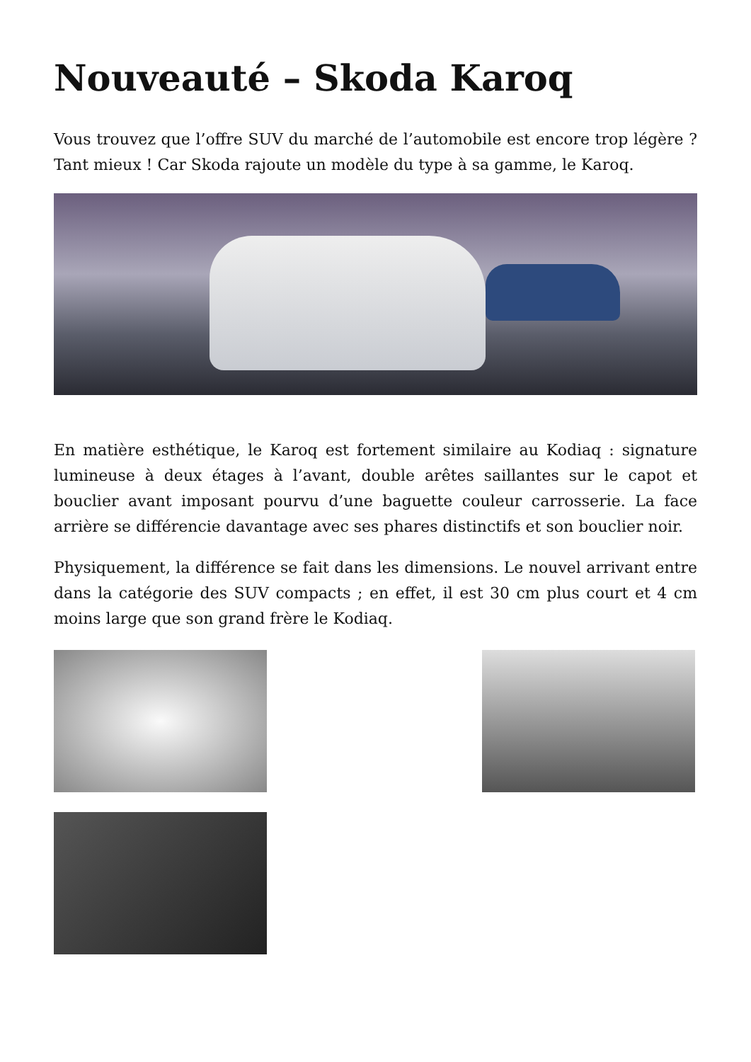Nouveauté – Skoda Karoq
Vous trouvez que l’offre SUV du marché de l’automobile est encore trop légère ? Tant mieux ! Car Skoda rajoute un modèle du type à sa gamme, le Karoq.
En matière esthétique, le Karoq est fortement similaire au Kodiaq : signature lumineuse à deux étages à l’avant, double arêtes saillantes sur le capot et bouclier avant imposant pourvu d’une baguette couleur carrosserie. La face arrière se différencie davantage avec ses phares distinctifs et son bouclier noir.
Physiquement, la différence se fait dans les dimensions. Le nouvel arrivant entre dans la catégorie des SUV compacts ; en effet, il est 30 cm plus court et 4 cm moins large que son grand frère le Kodiaq.